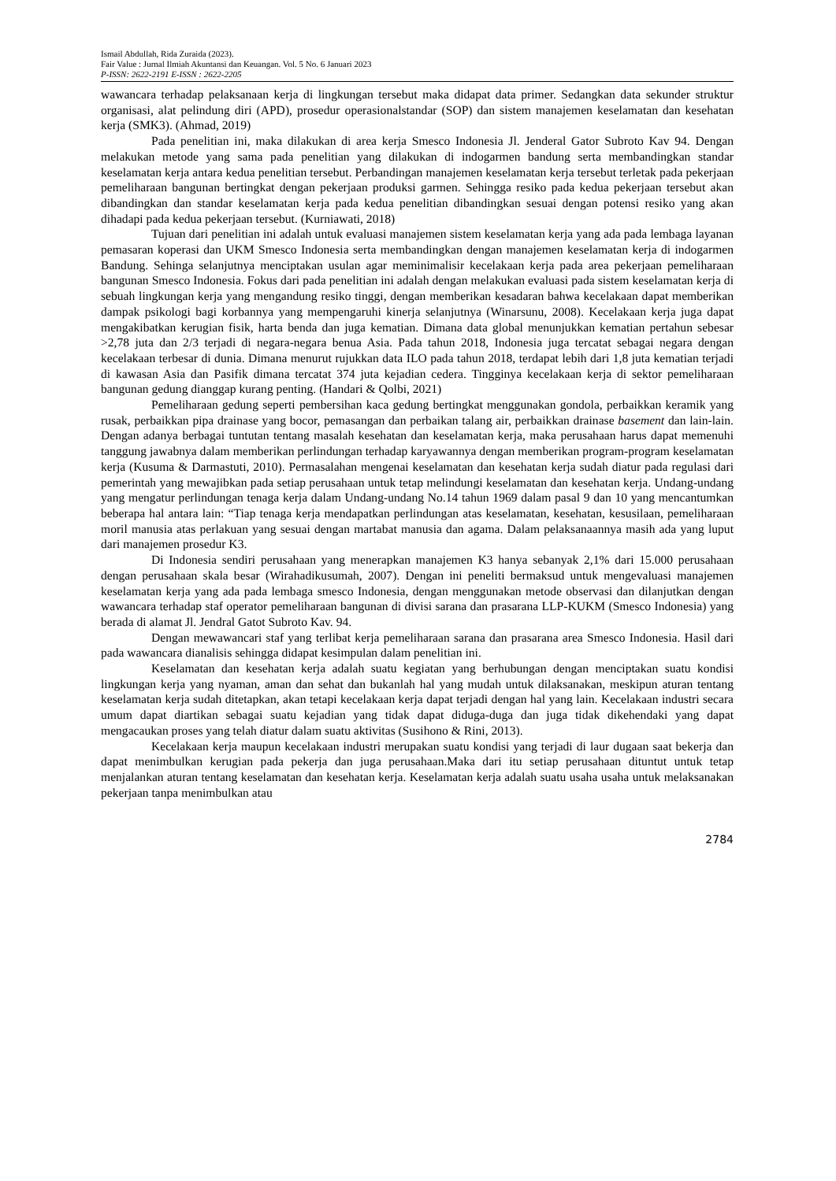Ismail Abdullah, Rida Zuraida (2023).
Fair Value : Jurnal Ilmiah Akuntansi dan Keuangan. Vol. 5 No. 6 Januari 2023
P-ISSN: 2622-2191 E-ISSN : 2622-2205
wawancara terhadap pelaksanaan kerja di lingkungan tersebut maka didapat data primer. Sedangkan data sekunder struktur organisasi, alat pelindung diri (APD), prosedur operasionalstandar (SOP) dan sistem manajemen keselamatan dan kesehatan kerja (SMK3). (Ahmad, 2019)
Pada penelitian ini, maka dilakukan di area kerja Smesco Indonesia Jl. Jenderal Gator Subroto Kav 94. Dengan melakukan metode yang sama pada penelitian yang dilakukan di indogarmen bandung serta membandingkan standar keselamatan kerja antara kedua penelitian tersebut. Perbandingan manajemen keselamatan kerja tersebut terletak pada pekerjaan pemeliharaan bangunan bertingkat dengan pekerjaan produksi garmen. Sehingga resiko pada kedua pekerjaan tersebut akan dibandingkan dan standar keselamatan kerja pada kedua penelitian dibandingkan sesuai dengan potensi resiko yang akan dihadapi pada kedua pekerjaan tersebut. (Kurniawati, 2018)
Tujuan dari penelitian ini adalah untuk evaluasi manajemen sistem keselamatan kerja yang ada pada lembaga layanan pemasaran koperasi dan UKM Smesco Indonesia serta membandingkan dengan manajemen keselamatan kerja di indogarmen Bandung. Sehinga selanjutnya menciptakan usulan agar meminimalisir kecelakaan kerja pada area pekerjaan pemeliharaan bangunan Smesco Indonesia. Fokus dari pada penelitian ini adalah dengan melakukan evaluasi pada sistem keselamatan kerja di sebuah lingkungan kerja yang mengandung resiko tinggi, dengan memberikan kesadaran bahwa kecelakaan dapat memberikan dampak psikologi bagi korbannya yang mempengaruhi kinerja selanjutnya (Winarsunu, 2008). Kecelakaan kerja juga dapat mengakibatkan kerugian fisik, harta benda dan juga kematian. Dimana data global menunjukkan kematian pertahun sebesar >2,78 juta dan 2/3 terjadi di negara-negara benua Asia. Pada tahun 2018, Indonesia juga tercatat sebagai negara dengan kecelakaan terbesar di dunia. Dimana menurut rujukkan data ILO pada tahun 2018, terdapat lebih dari 1,8 juta kematian terjadi di kawasan Asia dan Pasifik dimana tercatat 374 juta kejadian cedera. Tingginya kecelakaan kerja di sektor pemeliharaan bangunan gedung dianggap kurang penting. (Handari & Qolbi, 2021)
Pemeliharaan gedung seperti pembersihan kaca gedung bertingkat menggunakan gondola, perbaikkan keramik yang rusak, perbaikkan pipa drainase yang bocor, pemasangan dan perbaikan talang air, perbaikkan drainase basement dan lain-lain. Dengan adanya berbagai tuntutan tentang masalah kesehatan dan keselamatan kerja, maka perusahaan harus dapat memenuhi tanggung jawabnya dalam memberikan perlindungan terhadap karyawannya dengan memberikan program-program keselamatan kerja (Kusuma & Darmastuti, 2010). Permasalahan mengenai keselamatan dan kesehatan kerja sudah diatur pada regulasi dari pemerintah yang mewajibkan pada setiap perusahaan untuk tetap melindungi keselamatan dan kesehatan kerja. Undang-undang yang mengatur perlindungan tenaga kerja dalam Undang-undang No.14 tahun 1969 dalam pasal 9 dan 10 yang mencantumkan beberapa hal antara lain: “Tiap tenaga kerja mendapatkan perlindungan atas keselamatan, kesehatan, kesusilaan, pemeliharaan moril manusia atas perlakuan yang sesuai dengan martabat manusia dan agama. Dalam pelaksanaannya masih ada yang luput dari manajemen prosedur K3.
Di Indonesia sendiri perusahaan yang menerapkan manajemen K3 hanya sebanyak 2,1% dari 15.000 perusahaan dengan perusahaan skala besar (Wirahadikusumah, 2007). Dengan ini peneliti bermaksud untuk mengevaluasi manajemen keselamatan kerja yang ada pada lembaga smesco Indonesia, dengan menggunakan metode observasi dan dilanjutkan dengan wawancara terhadap staf operator pemeliharaan bangunan di divisi sarana dan prasarana LLP-KUKM (Smesco Indonesia) yang berada di alamat Jl. Jendral Gatot Subroto Kav. 94.
Dengan mewawancari staf yang terlibat kerja pemeliharaan sarana dan prasarana area Smesco Indonesia. Hasil dari pada wawancara dianalisis sehingga didapat kesimpulan dalam penelitian ini.
Keselamatan dan kesehatan kerja adalah suatu kegiatan yang berhubungan dengan menciptakan suatu kondisi lingkungan kerja yang nyaman, aman dan sehat dan bukanlah hal yang mudah untuk dilaksanakan, meskipun aturan tentang keselamatan kerja sudah ditetapkan, akan tetapi kecelakaan kerja dapat terjadi dengan hal yang lain. Kecelakaan industri secara umum dapat diartikan sebagai suatu kejadian yang tidak dapat diduga-duga dan juga tidak dikehendaki yang dapat mengacaukan proses yang telah diatur dalam suatu aktivitas (Susihono & Rini, 2013).
Kecelakaan kerja maupun kecelakaan industri merupakan suatu kondisi yang terjadi di laur dugaan saat bekerja dan dapat menimbulkan kerugian pada pekerja dan juga perusahaan.Maka dari itu setiap perusahaan dituntut untuk tetap menjalankan aturan tentang keselamatan dan kesehatan kerja. Keselamatan kerja adalah suatu usaha usaha untuk melaksanakan pekerjaan tanpa menimbulkan atau
2784